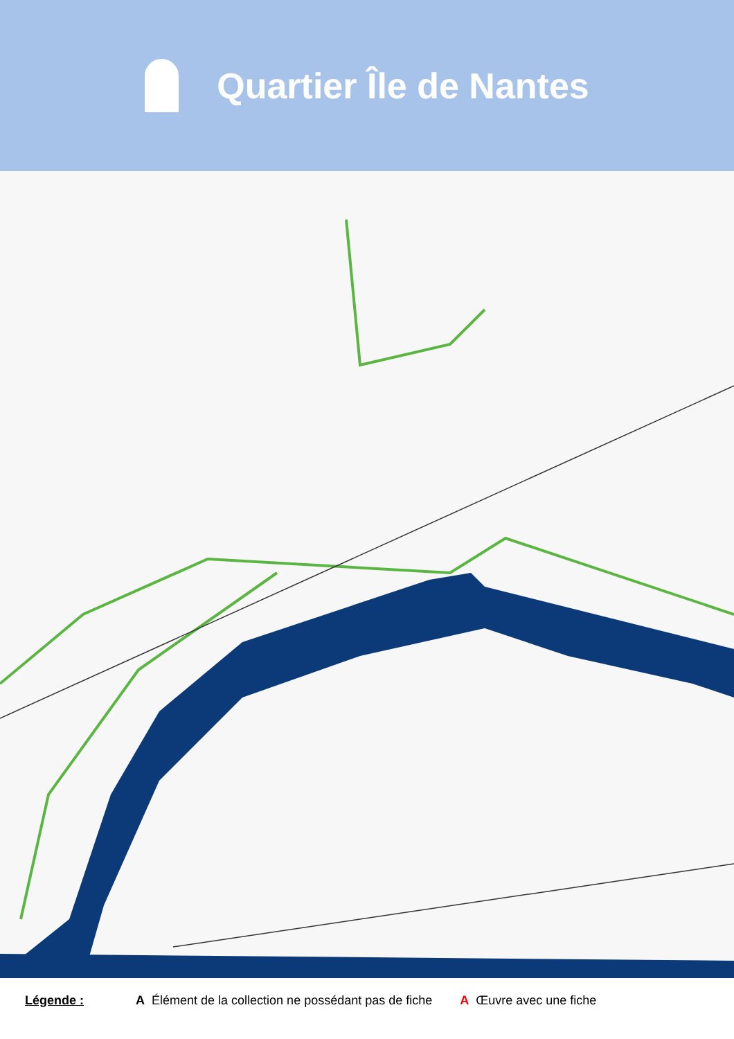Quartier Île de Nantes
Légende : A Élément de la collection ne possédant pas de fiche A Œuvre avec une fiche